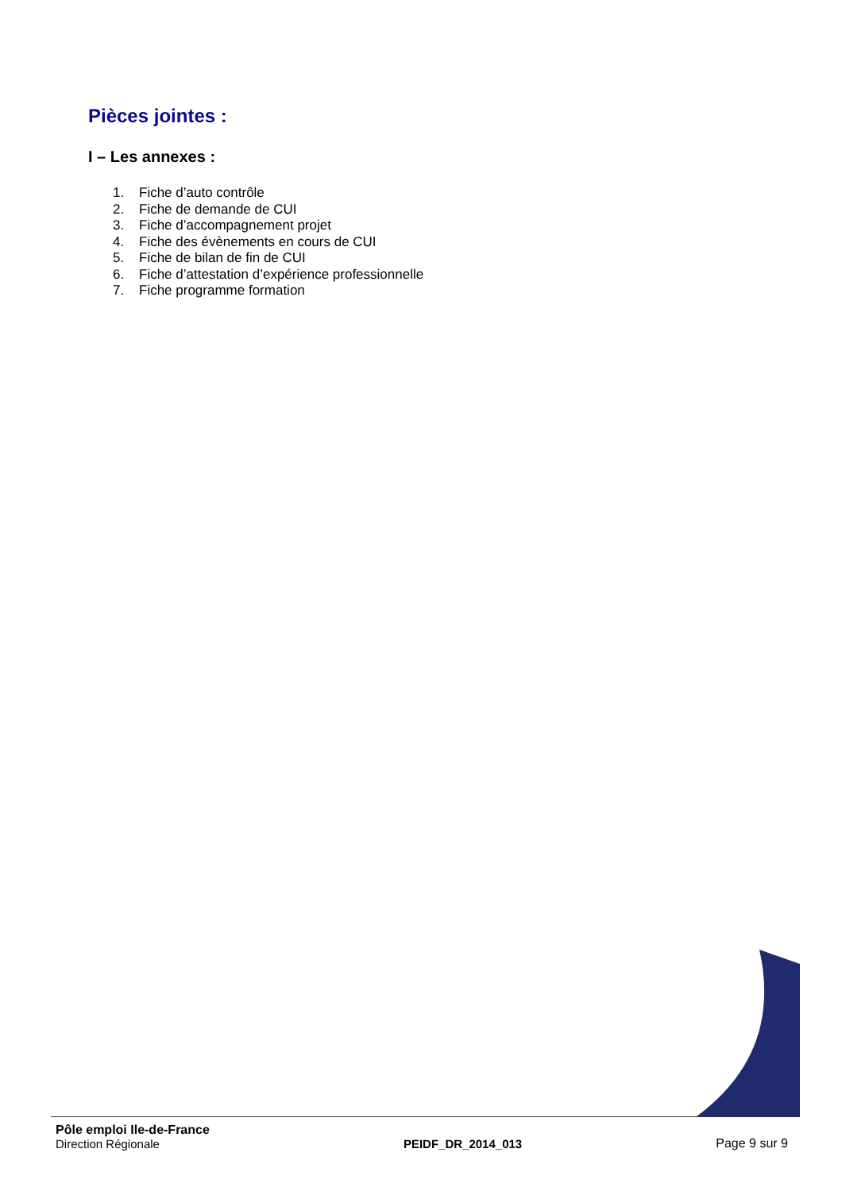Pièces jointes :
I – Les annexes :
1. Fiche d’auto contrôle
2. Fiche de demande de CUI
3. Fiche d’accompagnement projet
4. Fiche des évènements en cours de CUI
5. Fiche de bilan de fin de CUI
6. Fiche d’attestation d’expérience professionnelle
7. Fiche programme formation
Pôle emploi Ile-de-France
Direction Régionale
PEIDF_DR_2014_013
Page 9 sur 9